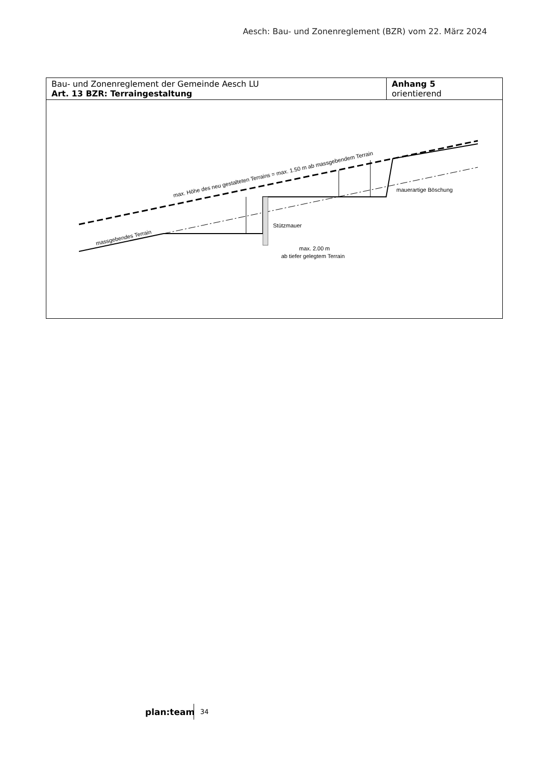Aesch: Bau- und Zonenreglement (BZR) vom 22. März 2024
| Bau- und Zonenreglement der Gemeinde Aesch LU Art. 13 BZR: Terraingestaltung | Anhang 5 orientierend |
| max. Höhe des neu gestalteten Terrains = max. 1.50 m ab massgebendem Terrain massgebendes Terrain Stützmauer mauerartige Böschung max. 2.00 m ab tiefer gelegtem Terrain | |
plan:team 34